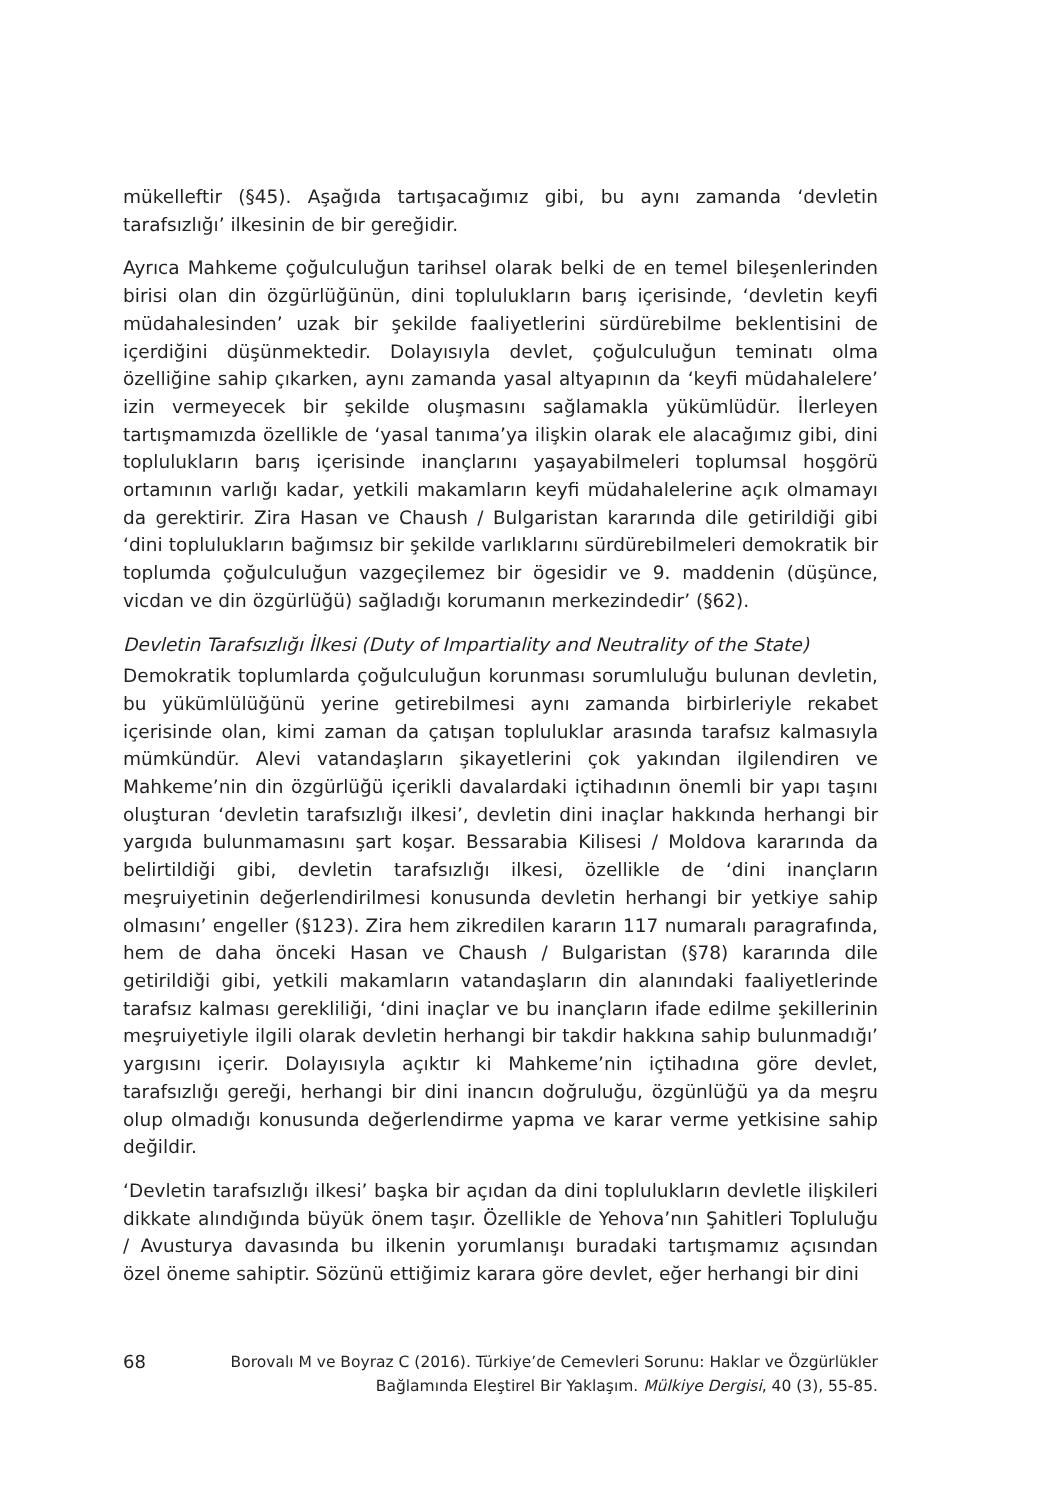mükelleftir (§45). Aşağıda tartışacağımız gibi, bu aynı zamanda ‘devletin tarafsızlığı’ ilkesinin de bir gereğidir.
Ayrıca Mahkeme çoğulculuğun tarihsel olarak belki de en temel bileşenlerinden birisi olan din özgürlüğünün, dini toplulukların barış içerisinde, ‘devletin keyfi müdahalesinden’ uzak bir şekilde faaliyetlerini sürdürebilme beklentisini de içerdiğini düşünmektedir. Dolayısıyla devlet, çoğulculuğun teminatı olma özelliğine sahip çıkarken, aynı zamanda yasal altyapının da ‘keyfi müdahalelere’ izin vermeyecek bir şekilde oluşmasını sağlamakla yükümlüdür. İlerleyen tartışmamızda özellikle de ‘yasal tanıma’ya ilişkin olarak ele alacağımız gibi, dini toplulukların barış içerisinde inançlarını yaşayabilmeleri toplumsal hoşgörü ortamının varlığı kadar, yetkili makamların keyfi müdahalelerine açık olmamayı da gerektirir. Zira Hasan ve Chaush / Bulgaristan kararında dile getirildiği gibi ‘dini toplulukların bağımsız bir şekilde varlıklarını sürdürebilmeleri demokratik bir toplumda çoğulculuğun vazgeçilemez bir ögesidir ve 9. maddenin (düşünce, vicdan ve din özgürlüğü) sağladığı korumanın merkezindedir’ (§62).
Devletin Tarafsızlığı İlkesi (Duty of Impartiality and Neutrality of the State)
Demokratik toplumlarda çoğulculuğun korunması sorumluluğu bulunan devletin, bu yükümlülüğünü yerine getirebilmesi aynı zamanda birbirleriyle rekabet içerisinde olan, kimi zaman da çatışan topluluklar arasında tarafsız kalmasıyla mümkündür. Alevi vatandaşların şikayetlerini çok yakından ilgilendiren ve Mahkeme’nin din özgürlüğü içerikli davalardaki içtihadının önemli bir yapı taşını oluşturan ‘devletin tarafsızlığı ilkesi’, devletin dini inaçlar hakkında herhangi bir yargıda bulunmamasını şart koşar. Bessarabia Kilisesi / Moldova kararında da belirtildiği gibi, devletin tarafsızlığı ilkesi, özellikle de ‘dini inançların meşruiyetinin değerlendirilmesi konusunda devletin herhangi bir yetkiye sahip olmasını’ engeller (§123). Zira hem zikredilen kararın 117 numaralı paragrafında, hem de daha önceki Hasan ve Chaush / Bulgaristan (§78) kararında dile getirildiği gibi, yetkili makamların vatandaşların din alanındaki faaliyetlerinde tarafsız kalması gerekliliği, ‘dini inaçlar ve bu inançların ifade edilme şekillerinin meşruiyetiyle ilgili olarak devletin herhangi bir takdir hakkına sahip bulunmadığı’ yargısını içerir. Dolayısıyla açıktır ki Mahkeme’nin içtihadına göre devlet, tarafsızlığı gereği, herhangi bir dini inancın doğruluğu, özgünlüğü ya da meşru olup olmadığı konusunda değerlendirme yapma ve karar verme yetkisine sahip değildir.
‘Devletin tarafsızlığı ilkesi’ başka bir açıdan da dini toplulukların devletle ilişkileri dikkate alındığında büyük önem taşır. Özellikle de Yehova’nın Şahitleri Topluluğu / Avusturya davasında bu ilkenin yorumlanışı buradaki tartışmamız açısından özel öneme sahiptir. Sözünü ettiğimiz karara göre devlet, eğer herhangi bir dini
68
Borovalı M ve Boyraz C (2016). Türkiye’de Cemevleri Sorunu: Haklar ve Özgürlükler
Bağlamında Eleştirel Bir Yaklaşım. Mülkiye Dergisi, 40 (3), 55-85.